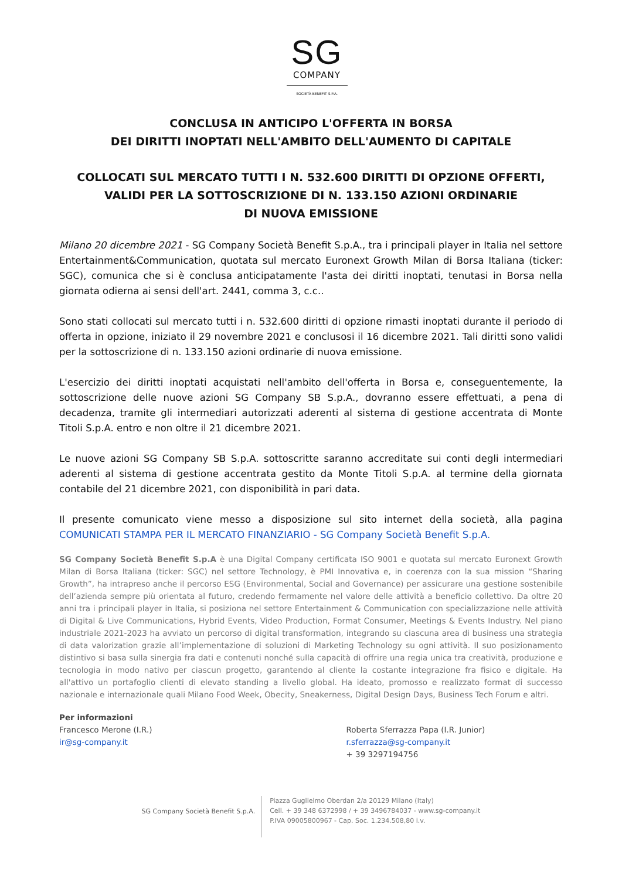SG
COMPANY
SOCIETÀ BENEFIT S.P.A.
CONCLUSA IN ANTICIPO L'OFFERTA IN BORSA
DEI DIRITTI INOPTATI NELL'AMBITO DELL'AUMENTO DI CAPITALE
COLLOCATI SUL MERCATO TUTTI I N. 532.600 DIRITTI DI OPZIONE OFFERTI,
VALIDI PER LA SOTTOSCRIZIONE DI N. 133.150 AZIONI ORDINARIE
DI NUOVA EMISSIONE
Milano 20 dicembre 2021 - SG Company Società Benefit S.p.A., tra i principali player in Italia nel settore Entertainment&Communication, quotata sul mercato Euronext Growth Milan di Borsa Italiana (ticker: SGC), comunica che si è conclusa anticipatamente l'asta dei diritti inoptati, tenutasi in Borsa nella giornata odierna ai sensi dell'art. 2441, comma 3, c.c..
Sono stati collocati sul mercato tutti i n. 532.600 diritti di opzione rimasti inoptati durante il periodo di offerta in opzione, iniziato il 29 novembre 2021 e conclusosi il 16 dicembre 2021. Tali diritti sono validi per la sottoscrizione di n. 133.150 azioni ordinarie di nuova emissione.
L'esercizio dei diritti inoptati acquistati nell'ambito dell'offerta in Borsa e, conseguentemente, la sottoscrizione delle nuove azioni SG Company SB S.p.A., dovranno essere effettuati, a pena di decadenza, tramite gli intermediari autorizzati aderenti al sistema di gestione accentrata di Monte Titoli S.p.A. entro e non oltre il 21 dicembre 2021.
Le nuove azioni SG Company SB S.p.A. sottoscritte saranno accreditate sui conti degli intermediari aderenti al sistema di gestione accentrata gestito da Monte Titoli S.p.A. al termine della giornata contabile del 21 dicembre 2021, con disponibilità in pari data.
Il presente comunicato viene messo a disposizione sul sito internet della società, alla pagina COMUNICATI STAMPA PER IL MERCATO FINANZIARIO - SG Company Società Benefit S.p.A.
SG Company Società Benefit S.p.A è una Digital Company certificata ISO 9001 e quotata sul mercato Euronext Growth Milan di Borsa Italiana (ticker: SGC) nel settore Technology, è PMI Innovativa e, in coerenza con la sua mission “Sharing Growth”, ha intrapreso anche il percorso ESG (Environmental, Social and Governance) per assicurare una gestione sostenibile dell’azienda sempre più orientata al futuro, credendo fermamente nel valore delle attività a beneficio collettivo. Da oltre 20 anni tra i principali player in Italia, si posiziona nel settore Entertainment & Communication con specializzazione nelle attività di Digital & Live Communications, Hybrid Events, Video Production, Format Consumer, Meetings & Events Industry. Nel piano industriale 2021-2023 ha avviato un percorso di digital transformation, integrando su ciascuna area di business una strategia di data valorization grazie all’implementazione di soluzioni di Marketing Technology su ogni attività. Il suo posizionamento distintivo si basa sulla sinergia fra dati e contenuti nonché sulla capacità di offrire una regia unica tra creatività, produzione e tecnologia in modo nativo per ciascun progetto, garantendo al cliente la costante integrazione fra fisico e digitale. Ha all'attivo un portafoglio clienti di elevato standing a livello global. Ha ideato, promosso e realizzato format di successo nazionale e internazionale quali Milano Food Week, Obecity, Sneakerness, Digital Design Days, Business Tech Forum e altri.
Per informazioni
Francesco Merone (I.R.)
ir@sg-company.it
Roberta Sferrazza Papa (I.R. Junior)
r.sferrazza@sg-company.it
+ 39 3297194756
SG Company Società Benefit S.p.A.
Piazza Guglielmo Oberdan 2/a 20129 Milano (Italy)
Cell. + 39 348 6372998 / + 39 3496784037 - www.sg-company.it
P.IVA 09005800967 - Cap. Soc. 1.234.508,80 i.v.